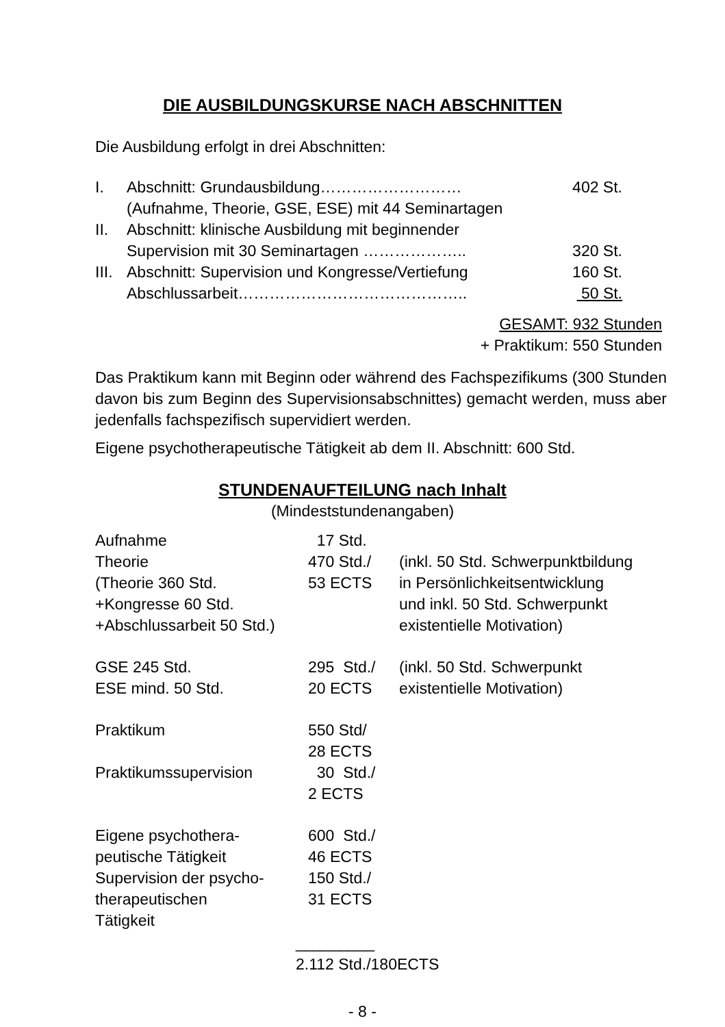DIE AUSBILDUNGSKURSE NACH ABSCHNITTEN
Die Ausbildung erfolgt in drei Abschnitten:
| I. | Abschnitt: Grundausbildung……………………… | 402 St. |
| | (Aufnahme, Theorie, GSE, ESE) mit 44 Seminartagen | |
| II. | Abschnitt: klinische Ausbildung mit beginnender | |
| | Supervision mit 30 Seminartagen ……………….. | 320 St. |
| III. | Abschnitt: Supervision und Kongresse/Vertiefung | 160 St. |
| | Abschlussarbeit…………………………………….. | 50 St. |
GESAMT: 932 Stunden
+ Praktikum: 550 Stunden
Das Praktikum kann mit Beginn oder während des Fachspezifikums (300 Stunden davon bis zum Beginn des Supervisionsabschnittes) gemacht werden, muss aber jedenfalls fachspezifisch supervidiert werden.
Eigene psychotherapeutische Tätigkeit ab dem II. Abschnitt: 600 Std.
STUNDENAUFTEILUNG nach Inhalt
(Mindeststundenangaben)
| Aufnahme | 17 Std. | |
| Theorie (Theorie 360 Std. +Kongresse 60 Std. +Abschlussarbeit 50 Std.) | 470 Std./ 53 ECTS | (inkl. 50 Std. Schwerpunktbildung in Persönlichkeitsentwicklung und inkl. 50 Std. Schwerpunkt existentielle Motivation) |
| GSE 245 Std. ESE mind. 50 Std. | 295 Std./ 20 ECTS | (inkl. 50 Std. Schwerpunkt existentielle Motivation) |
| Praktikum Praktikumssupervision | 550 Std/ 28 ECTS 30 Std./ 2 ECTS | |
| Eigene psychothera- peutische Tätigkeit Supervision der psycho- therapeutischen Tätigkeit | 600 Std./ 46 ECTS 150 Std./ 31 ECTS | |
_________
2.112 Std./180ECTS
- 8 -